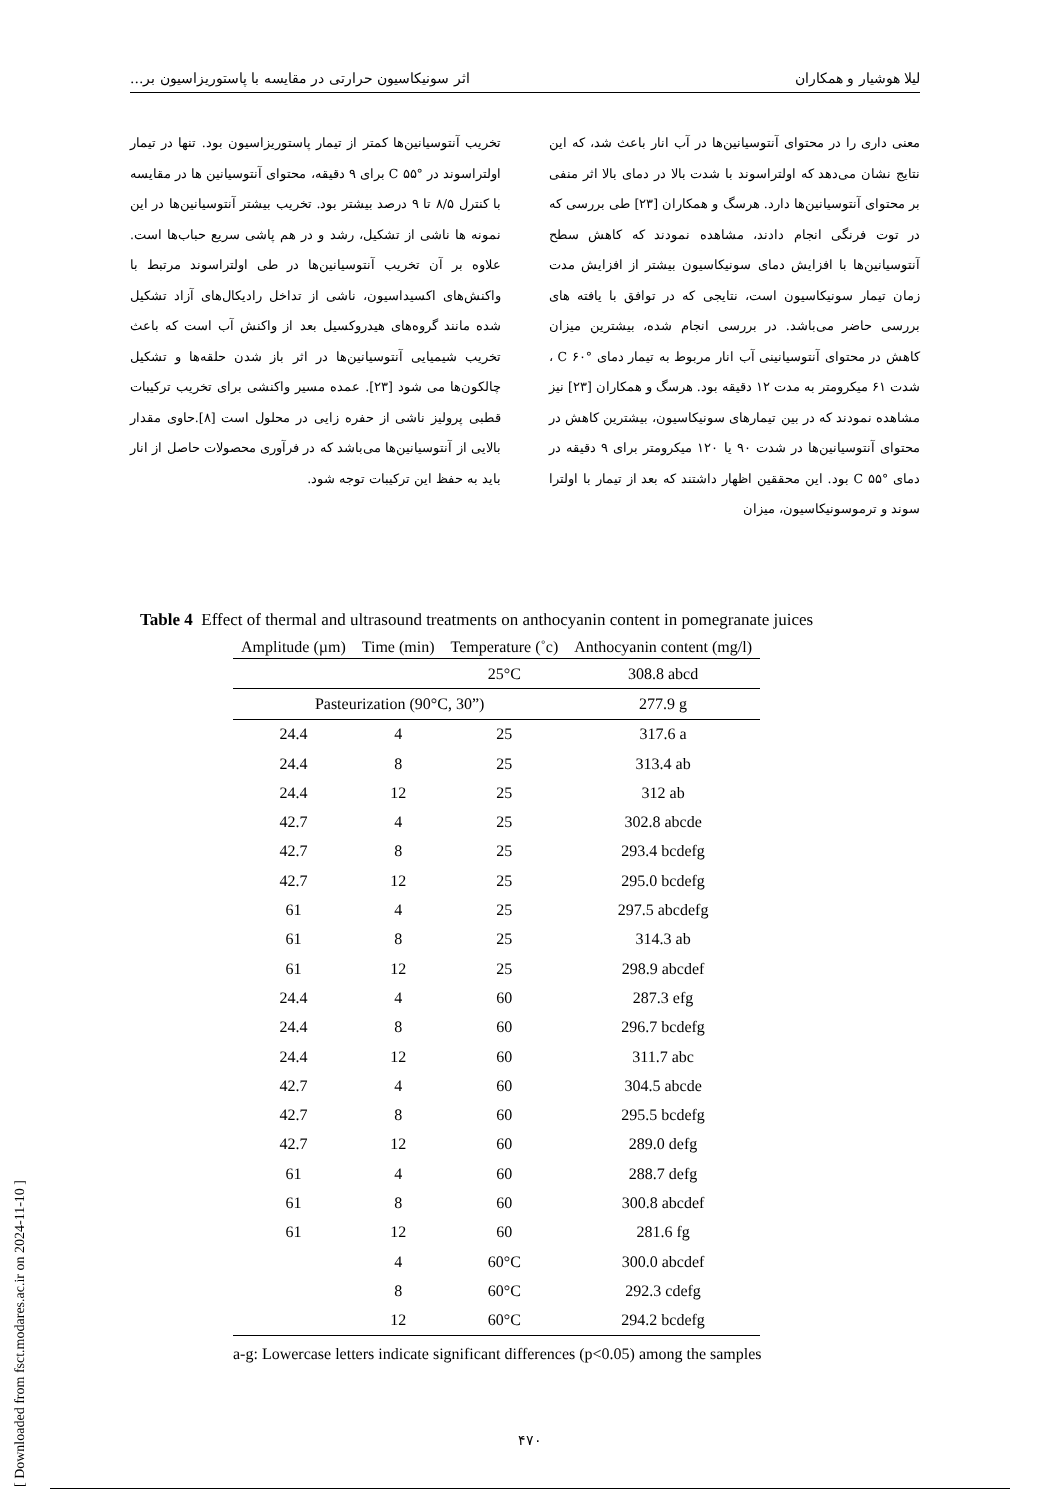لیلا هوشیار و همکاران اثر سونیکاسیون حرارتی در مقایسه با پاستوریزاسیون بر...
معنی داری را در محتوای آنتوسیانین‌ها در آب انار باعث شد، که این نتایج نشان می‌دهد که اولتراسوند با شدت بالا در دمای بالا اثر منفی بر محتوای آنتوسیانین‌ها دارد. هرسگ و همکاران [۲۳] طی بررسی که در توت فرنگی انجام دادند، مشاهده نمودند که کاهش سطح آنتوسیانین‌ها با افزایش دمای سونیکاسیون بیشتر از افزایش مدت زمان تیمار سونیکاسیون است، نتایجی که در توافق با یافته های بررسی حاضر می‌باشد. در بررسی انجام شده، بیشترین میزان کاهش در محتوای آنتوسیانینی آب انار مربوط به تیمار دمای °C ۶۰ ، شدت ۶۱ میکرومتر به مدت ۱۲ دقیقه بود. هرسگ و همکاران [۲۳] نیز مشاهده نمودند که در بین تیمارهای سونیکاسیون، بیشترین کاهش در محتوای آنتوسیانین‌ها در شدت ۹۰ یا ۱۲۰ میکرومتر برای ۹ دقیقه در دمای °C ۵۵ بود. این محققین اظهار داشتند که بعد از تیمار با اولترا سوند و ترموسونیکاسیون، میزان
تخریب آنتوسیانین‌ها کمتر از تیمار پاستوریزاسیون بود. تنها در تیمار اولتراسوند در °C ۵۵ برای ۹ دقیقه، محتوای آنتوسیانین ها در مقایسه با کنترل ۸/۵ تا ۹ درصد بیشتر بود. تخریب بیشتر آنتوسیانین‌ها در این نمونه ها ناشی از تشکیل، رشد و در هم پاشی سریع حباب‌ها است. علاوه بر آن تخریب آنتوسیانین‌ها در طی اولتراسوند مرتبط با واکنش‌های اکسیداسیون، ناشی از تداخل رادیکال‌های آزاد تشکیل شده مانند گروه‌های هیدروکسیل بعد از واکنش آب است که باعث تخریب شیمیایی آنتوسیانین‌ها در اثر باز شدن حلقه‌ها و تشکیل چالکون‌ها می شود [۲۳]. عمده مسیر واکنشی برای تخریب ترکیبات قطبی پرولیز ناشی از حفره زایی در محلول است [۸].حاوی مقدار بالایی از آنتوسیانین‌ها می‌باشد که در فرآوری محصولات حاصل از انار باید به حفظ این ترکیبات توجه شود.
Table 4 Effect of thermal and ultrasound treatments on anthocyanin content in pomegranate juices
| Amplitude (µm) | Time (min) | Temperature (˚c) | Anthocyanin content (mg/l) |
| --- | --- | --- | --- |
| | | 25°C | 308.8 abcd |
| Pasteurization (90°C, 30”) | | | 277.9 g |
| 24.4 | 4 | 25 | 317.6 a |
| 24.4 | 8 | 25 | 313.4 ab |
| 24.4 | 12 | 25 | 312 ab |
| 42.7 | 4 | 25 | 302.8 abcde |
| 42.7 | 8 | 25 | 293.4 bcdefg |
| 42.7 | 12 | 25 | 295.0 bcdefg |
| 61 | 4 | 25 | 297.5 abcdefg |
| 61 | 8 | 25 | 314.3 ab |
| 61 | 12 | 25 | 298.9 abcdef |
| 24.4 | 4 | 60 | 287.3 efg |
| 24.4 | 8 | 60 | 296.7 bcdefg |
| 24.4 | 12 | 60 | 311.7 abc |
| 42.7 | 4 | 60 | 304.5 abcde |
| 42.7 | 8 | 60 | 295.5 bcdefg |
| 42.7 | 12 | 60 | 289.0 defg |
| 61 | 4 | 60 | 288.7 defg |
| 61 | 8 | 60 | 300.8 abcdef |
| 61 | 12 | 60 | 281.6 fg |
| | 4 | 60°C | 300.0 abcdef |
| | 8 | 60°C | 292.3 cdefg |
| | 12 | 60°C | 294.2 bcdefg |
a-g: Lowercase letters indicate significant differences (p<0.05) among the samples
[ Downloaded from fsct.modares.ac.ir on 2024-11-10 ]
۴۷۰